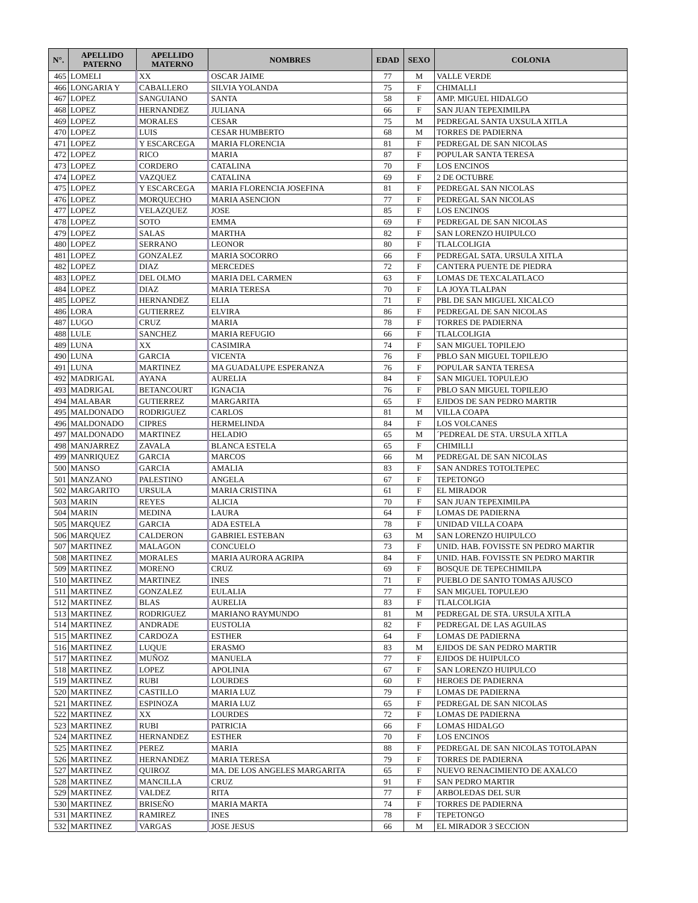| N°. | APELLIDO PATERNO | APELLIDO MATERNO | NOMBRES | EDAD | SEXO | COLONIA |
| --- | --- | --- | --- | --- | --- | --- |
| 465 | LOMELI | XX | OSCAR JAIME | 77 | M | VALLE VERDE |
| 466 | LONGARIA Y | CABALLERO | SILVIA YOLANDA | 75 | F | CHIMALLI |
| 467 | LOPEZ | SANGUIANO | SANTA | 58 | F | AMP. MIGUEL HIDALGO |
| 468 | LOPEZ | HERNANDEZ | JULIANA | 66 | F | SAN JUAN TEPEXIMILPA |
| 469 | LOPEZ | MORALES | CESAR | 75 | M | PEDREGAL SANTA UXSULA XITLA |
| 470 | LOPEZ | LUIS | CESAR HUMBERTO | 68 | M | TORRES DE PADIERNA |
| 471 | LOPEZ | Y ESCARCEGA | MARIA FLORENCIA | 81 | F | PEDREGAL DE SAN NICOLAS |
| 472 | LOPEZ | RICO | MARIA | 87 | F | POPULAR SANTA TERESA |
| 473 | LOPEZ | CORDERO | CATALINA | 70 | F | LOS ENCINOS |
| 474 | LOPEZ | VAZQUEZ | CATALINA | 69 | F | 2 DE OCTUBRE |
| 475 | LOPEZ | Y ESCARCEGA | MARIA FLORENCIA JOSEFINA | 81 | F | PEDREGAL SAN NICOLAS |
| 476 | LOPEZ | MORQUECHO | MARIA ASENCION | 77 | F | PEDREGAL SAN NICOLAS |
| 477 | LOPEZ | VELAZQUEZ | JOSE | 85 | F | LOS ENCINOS |
| 478 | LOPEZ | SOTO | EMMA | 69 | F | PEDREGAL DE SAN NICOLAS |
| 479 | LOPEZ | SALAS | MARTHA | 82 | F | SAN LORENZO HUIPULCO |
| 480 | LOPEZ | SERRANO | LEONOR | 80 | F | TLALCOLIGIA |
| 481 | LOPEZ | GONZALEZ | MARIA SOCORRO | 66 | F | PEDREGAL SATA. URSULA XITLA |
| 482 | LOPEZ | DIAZ | MERCEDES | 72 | F | CANTERA PUENTE DE PIEDRA |
| 483 | LOPEZ | DEL OLMO | MARIA DEL CARMEN | 63 | F | LOMAS DE TEXCALATLACO |
| 484 | LOPEZ | DIAZ | MARIA TERESA | 70 | F | LA JOYA TLALPAN |
| 485 | LOPEZ | HERNANDEZ | ELIA | 71 | F | PBL DE SAN MIGUEL XICALCO |
| 486 | LORA | GUTIERREZ | ELVIRA | 86 | F | PEDREGAL DE SAN NICOLAS |
| 487 | LUGO | CRUZ | MARIA | 78 | F | TORRES DE PADIERNA |
| 488 | LULE | SANCHEZ | MARIA REFUGIO | 66 | F | TLALCOLIGIA |
| 489 | LUNA | XX | CASIMIRA | 74 | F | SAN MIGUEL TOPILEJO |
| 490 | LUNA | GARCIA | VICENTA | 76 | F | PBLO SAN MIGUEL TOPILEJO |
| 491 | LUNA | MARTINEZ | MA GUADALUPE ESPERANZA | 76 | F | POPULAR SANTA TERESA |
| 492 | MADRIGAL | AYANA | AURELIA | 84 | F | SAN MIGUEL TOPULEJO |
| 493 | MADRIGAL | BETANCOURT | IGNACIA | 76 | F | PBLO SAN MIGUEL TOPILEJO |
| 494 | MALABAR | GUTIERREZ | MARGARITA | 65 | F | EJIDOS DE SAN PEDRO MARTIR |
| 495 | MALDONADO | RODRIGUEZ | CARLOS | 81 | M | VILLA COAPA |
| 496 | MALDONADO | CIPRES | HERMELINDA | 84 | F | LOS VOLCANES |
| 497 | MALDONADO | MARTINEZ | HELADIO | 65 | M | ´PEDREAL DE STA. URSULA XITLA |
| 498 | MANJARREZ | ZAVALA | BLANCA ESTELA | 65 | F | CHIMILLI |
| 499 | MANRIQUEZ | GARCIA | MARCOS | 66 | M | PEDREGAL DE SAN NICOLAS |
| 500 | MANSO | GARCIA | AMALIA | 83 | F | SAN ANDRES TOTOLTEPEC |
| 501 | MANZANO | PALESTINO | ANGELA | 67 | F | TEPETONGO |
| 502 | MARGARITO | URSULA | MARIA CRISTINA | 61 | F | EL MIRADOR |
| 503 | MARIN | REYES | ALICIA | 70 | F | SAN JUAN TEPEXIMILPA |
| 504 | MARIN | MEDINA | LAURA | 64 | F | LOMAS DE PADIERNA |
| 505 | MARQUEZ | GARCIA | ADA ESTELA | 78 | F | UNIDAD VILLA COAPA |
| 506 | MARQUEZ | CALDERON | GABRIEL ESTEBAN | 63 | M | SAN LORENZO HUIPULCO |
| 507 | MARTINEZ | MALAGON | CONCUELO | 73 | F | UNID. HAB. FOVISSTE SN PEDRO MARTIR |
| 508 | MARTINEZ | MORALES | MARIA AURORA AGRIPA | 84 | F | UNID. HAB. FOVISSTE SN PEDRO MARTIR |
| 509 | MARTINEZ | MORENO | CRUZ | 69 | F | BOSQUE DE TEPECHIMILPA |
| 510 | MARTINEZ | MARTINEZ | INES | 71 | F | PUEBLO DE SANTO TOMAS AJUSCO |
| 511 | MARTINEZ | GONZALEZ | EULALIA | 77 | F | SAN MIGUEL TOPULEJO |
| 512 | MARTINEZ | BLAS | AURELIA | 83 | F | TLALCOLIGIA |
| 513 | MARTINEZ | RODRIGUEZ | MARIANO RAYMUNDO | 81 | M | PEDREGAL DE STA. URSULA XITLA |
| 514 | MARTINEZ | ANDRADE | EUSTOLIA | 82 | F | PEDREGAL DE LAS AGUILAS |
| 515 | MARTINEZ | CARDOZA | ESTHER | 64 | F | LOMAS DE PADIERNA |
| 516 | MARTINEZ | LUQUE | ERASMO | 83 | M | EJIDOS DE SAN PEDRO MARTIR |
| 517 | MARTINEZ | MUÑOZ | MANUELA | 77 | F | EJIDOS DE HUIPULCO |
| 518 | MARTINEZ | LOPEZ | APOLINIA | 67 | F | SAN LORENZO HUIPULCO |
| 519 | MARTINEZ | RUBI | LOURDES | 60 | F | HEROES DE PADIERNA |
| 520 | MARTINEZ | CASTILLO | MARIA LUZ | 79 | F | LOMAS DE PADIERNA |
| 521 | MARTINEZ | ESPINOZA | MARIA LUZ | 65 | F | PEDREGAL DE SAN NICOLAS |
| 522 | MARTINEZ | XX | LOURDES | 72 | F | LOMAS DE PADIERNA |
| 523 | MARTINEZ | RUBI | PATRICIA | 66 | F | LOMAS HIDALGO |
| 524 | MARTINEZ | HERNANDEZ | ESTHER | 70 | F | LOS ENCINOS |
| 525 | MARTINEZ | PEREZ | MARIA | 88 | F | PEDREGAL DE SAN NICOLAS TOTOLAPAN |
| 526 | MARTINEZ | HERNANDEZ | MARIA TERESA | 79 | F | TORRES DE PADIERNA |
| 527 | MARTINEZ | QUIROZ | MA. DE LOS ANGELES MARGARITA | 65 | F | NUEVO RENACIMIENTO DE AXALCO |
| 528 | MARTINEZ | MANCILLA | CRUZ | 91 | F | SAN PEDRO MARTIR |
| 529 | MARTINEZ | VALDEZ | RITA | 77 | F | ARBOLEDAS DEL SUR |
| 530 | MARTINEZ | BRISEÑO | MARIA MARTA | 74 | F | TORRES DE PADIERNA |
| 531 | MARTINEZ | RAMIREZ | INES | 78 | F | TEPETONGO |
| 532 | MARTINEZ | VARGAS | JOSE JESUS | 66 | M | EL MIRADOR 3 SECCION |